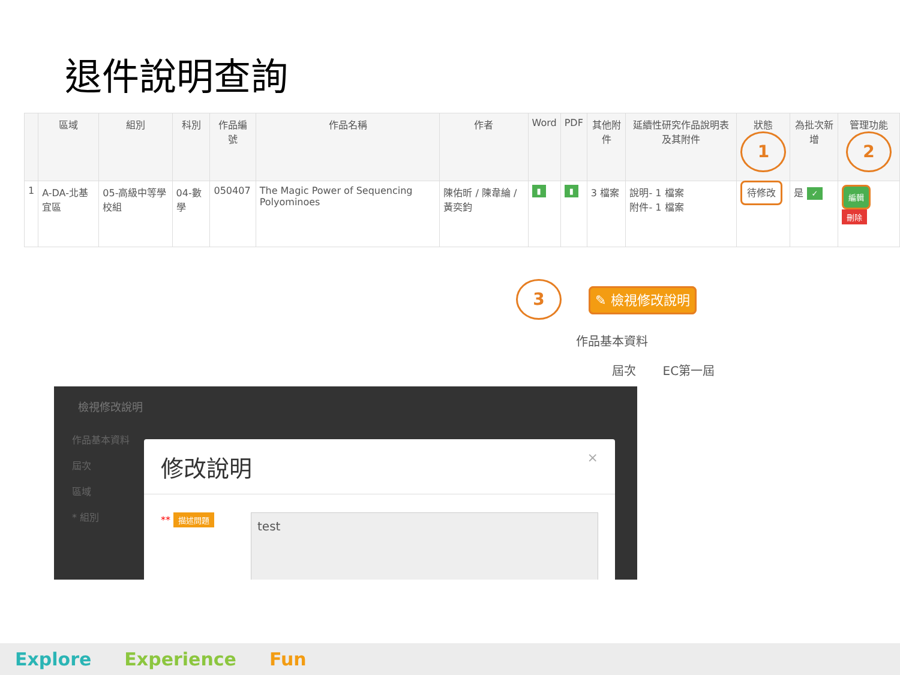退件說明查詢
| | 區域 | 組別 | 科別 | 作品編號 | 作品名稱 | 作者 | Word | PDF | 其他附件 | 延續性研究作品說明表及其附件 | 狀態 1 | 為批次新增 | 管理功能 2 |
| --- | --- | --- | --- | --- | --- | --- | --- | --- | --- | --- | --- | --- | --- |
| 1 | A-DA-北基宜區 | 05-高級中等學校組 | 04-數學 | 050407 | The Magic Power of Sequencing Polyominoes | 陳佑昕 / 陳韋綸 / 黃奕鈞 | ▮ | ▮ | 3 檔案 | 說明- 1 檔案 附件- 1 檔案 | 待修改 | 是 ✓ | 編輯 刪除 |
3 ✎ 檢視修改說明
作品基本資料
屆次 EC第一屆
檢視修改說明
作品基本資料
屆次
區域
* 組別
修改說明 ×
** 描述問題
test
Explore Experience Fun